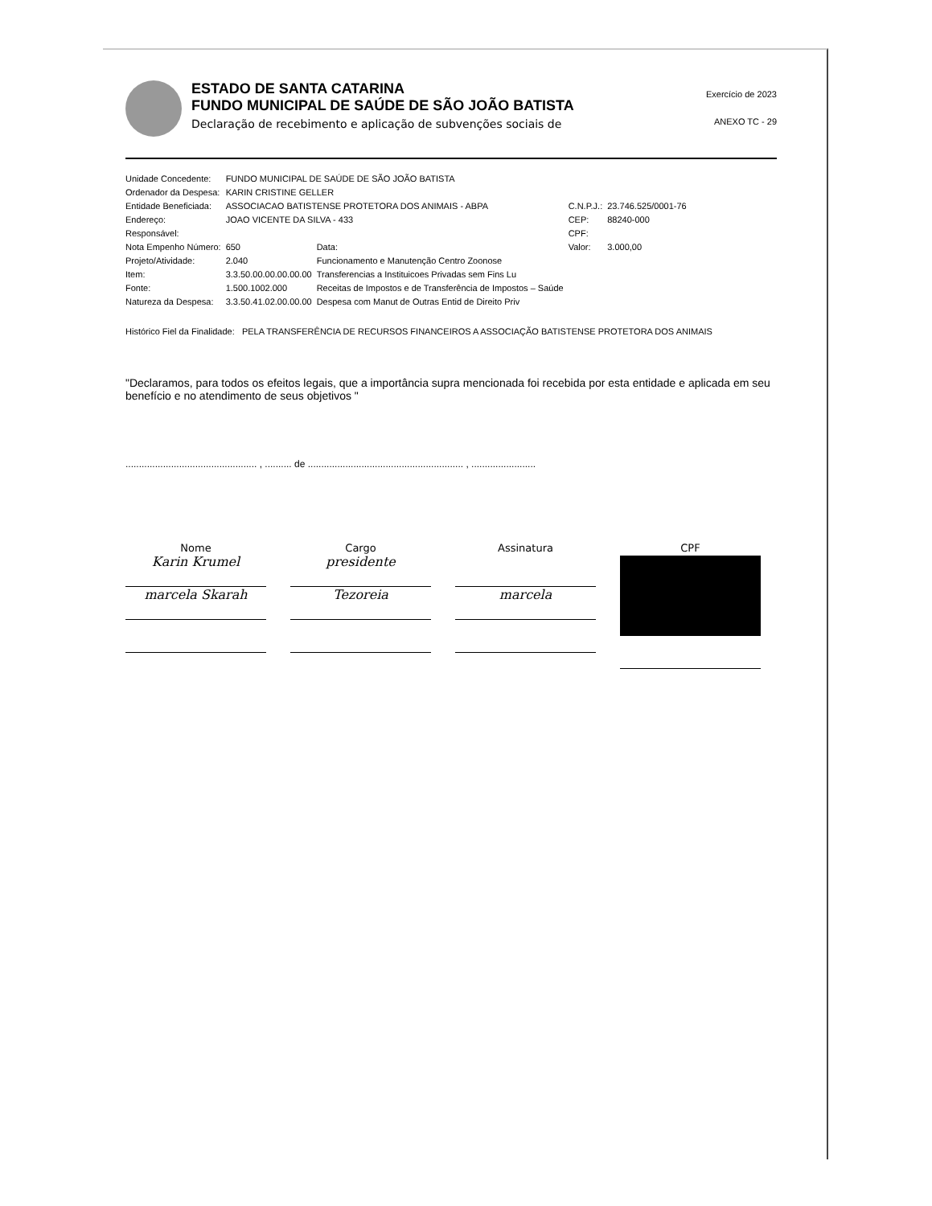ESTADO DE SANTA CATARINA
FUNDO MUNICIPAL DE SAÚDE DE SÃO JOÃO BATISTA
Declaração de recebimento e aplicação de subvenções sociais de
Exercício de 2023
ANEXO TC - 29
| Unidade Concedente: | FUNDO MUNICIPAL DE SAÚDE DE SÃO JOÃO BATISTA | | | |
| Ordenador da Despesa: | KARIN CRISTINE GELLER | | | |
| Entidade Beneficiada: | ASSOCIACAO BATISTENSE PROTETORA DOS ANIMAIS - ABPA | | C.N.P.J.: | 23.746.525/0001-76 |
| Endereço: | JOAO VICENTE DA SILVA - 433 | | CEP: | 88240-000 |
| Responsável: | | | CPF: | |
| Nota Empenho Número: | 650 | Data: | Valor: | 3.000,00 |
| Projeto/Atividade: | 2.040 | Funcionamento e Manutenção Centro Zoonose | | |
| Item: | 3.3.50.00.00.00.00.00 | Transferencias a Instituicoes Privadas sem Fins Lu | | |
| Fonte: | 1.500.1002.000 | Receitas de Impostos e de Transferência de Impostos – Saúde | | |
| Natureza da Despesa: | 3.3.50.41.02.00.00.00 | Despesa com Manut de Outras Entid de Direito Priv | | |
Histórico Fiel da Finalidade: PELA TRANSFERÊNCIA DE RECURSOS FINANCEIROS A ASSOCIAÇÃO BATISTENSE PROTETORA DOS ANIMAIS
"Declaramos, para todos os efeitos legais, que a importância supra mencionada foi recebida por esta entidade e aplicada em seu benefício e no atendimento de seus objetivos "
................................................. , .......... de .......................................................... , ........................
Nome
Karin Krumel
marcela Skarah
Cargo
presidente
Tezoreia
Assinatura
marcela
CPF